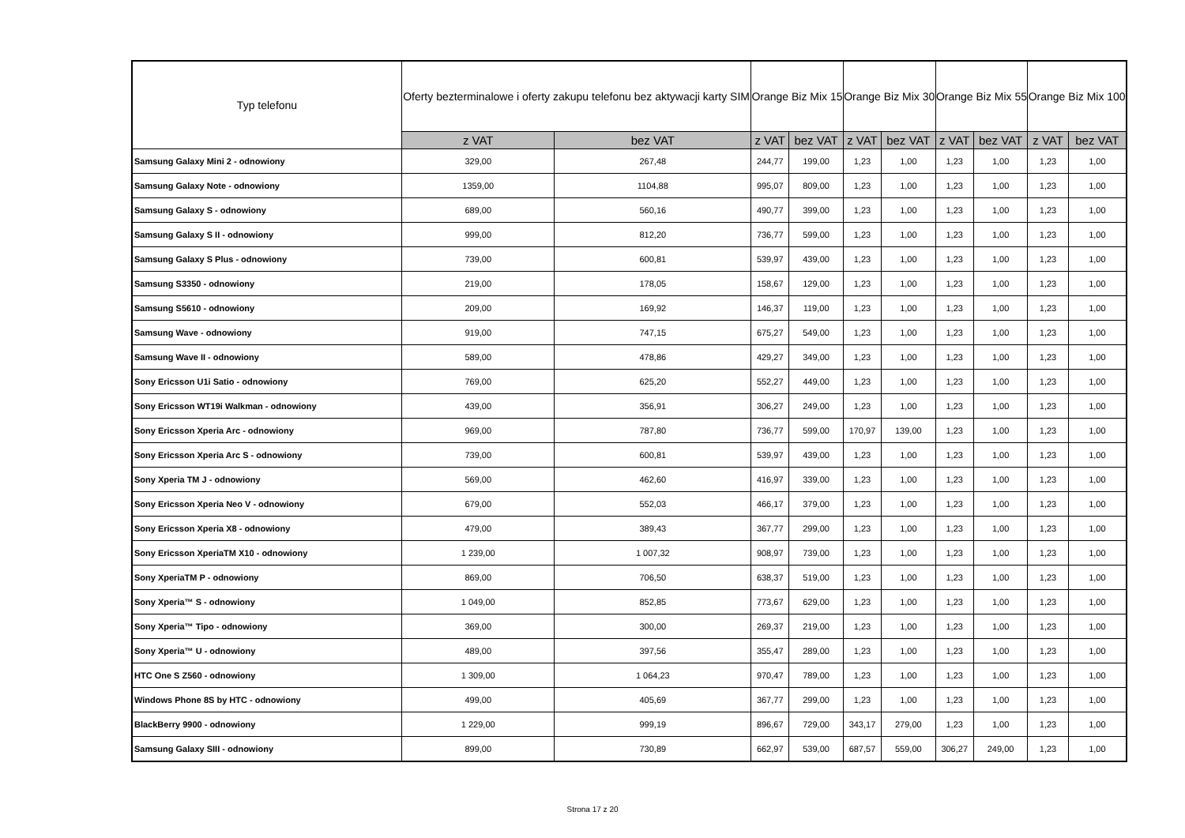| Typ telefonu | Oferty bezterminalowe i oferty zakupu telefonu bez aktywacji karty SIM | | Orange Biz Mix 15 | | Orange Biz Mix 30 | | Orange Biz Mix 55 | | Orange Biz Mix 100 | |
| --- | --- | --- | --- | --- | --- | --- | --- | --- | --- | --- |
| | z VAT | bez VAT | z VAT | bez VAT | z VAT | bez VAT | z VAT | bez VAT | z VAT | bez VAT |
| Samsung Galaxy Mini 2 - odnowiony | 329,00 | 267,48 | 244,77 | 199,00 | 1,23 | 1,00 | 1,23 | 1,00 | 1,23 | 1,00 |
| Samsung Galaxy Note - odnowiony | 1359,00 | 1104,88 | 995,07 | 809,00 | 1,23 | 1,00 | 1,23 | 1,00 | 1,23 | 1,00 |
| Samsung Galaxy S - odnowiony | 689,00 | 560,16 | 490,77 | 399,00 | 1,23 | 1,00 | 1,23 | 1,00 | 1,23 | 1,00 |
| Samsung Galaxy S II - odnowiony | 999,00 | 812,20 | 736,77 | 599,00 | 1,23 | 1,00 | 1,23 | 1,00 | 1,23 | 1,00 |
| Samsung Galaxy S Plus - odnowiony | 739,00 | 600,81 | 539,97 | 439,00 | 1,23 | 1,00 | 1,23 | 1,00 | 1,23 | 1,00 |
| Samsung S3350 - odnowiony | 219,00 | 178,05 | 158,67 | 129,00 | 1,23 | 1,00 | 1,23 | 1,00 | 1,23 | 1,00 |
| Samsung S5610 - odnowiony | 209,00 | 169,92 | 146,37 | 119,00 | 1,23 | 1,00 | 1,23 | 1,00 | 1,23 | 1,00 |
| Samsung Wave - odnowiony | 919,00 | 747,15 | 675,27 | 549,00 | 1,23 | 1,00 | 1,23 | 1,00 | 1,23 | 1,00 |
| Samsung Wave II - odnowiony | 589,00 | 478,86 | 429,27 | 349,00 | 1,23 | 1,00 | 1,23 | 1,00 | 1,23 | 1,00 |
| Sony Ericsson U1i Satio - odnowiony | 769,00 | 625,20 | 552,27 | 449,00 | 1,23 | 1,00 | 1,23 | 1,00 | 1,23 | 1,00 |
| Sony Ericsson WT19i Walkman - odnowiony | 439,00 | 356,91 | 306,27 | 249,00 | 1,23 | 1,00 | 1,23 | 1,00 | 1,23 | 1,00 |
| Sony Ericsson Xperia Arc - odnowiony | 969,00 | 787,80 | 736,77 | 599,00 | 170,97 | 139,00 | 1,23 | 1,00 | 1,23 | 1,00 |
| Sony Ericsson Xperia Arc S - odnowiony | 739,00 | 600,81 | 539,97 | 439,00 | 1,23 | 1,00 | 1,23 | 1,00 | 1,23 | 1,00 |
| Sony Xperia TM J - odnowiony | 569,00 | 462,60 | 416,97 | 339,00 | 1,23 | 1,00 | 1,23 | 1,00 | 1,23 | 1,00 |
| Sony Ericsson Xperia Neo V - odnowiony | 679,00 | 552,03 | 466,17 | 379,00 | 1,23 | 1,00 | 1,23 | 1,00 | 1,23 | 1,00 |
| Sony Ericsson Xperia X8 - odnowiony | 479,00 | 389,43 | 367,77 | 299,00 | 1,23 | 1,00 | 1,23 | 1,00 | 1,23 | 1,00 |
| Sony Ericsson XperiaTM X10 - odnowiony | 1 239,00 | 1 007,32 | 908,97 | 739,00 | 1,23 | 1,00 | 1,23 | 1,00 | 1,23 | 1,00 |
| Sony XperiaTM P - odnowiony | 869,00 | 706,50 | 638,37 | 519,00 | 1,23 | 1,00 | 1,23 | 1,00 | 1,23 | 1,00 |
| Sony Xperia™ S - odnowiony | 1 049,00 | 852,85 | 773,67 | 629,00 | 1,23 | 1,00 | 1,23 | 1,00 | 1,23 | 1,00 |
| Sony Xperia™ Tipo - odnowiony | 369,00 | 300,00 | 269,37 | 219,00 | 1,23 | 1,00 | 1,23 | 1,00 | 1,23 | 1,00 |
| Sony Xperia™ U - odnowiony | 489,00 | 397,56 | 355,47 | 289,00 | 1,23 | 1,00 | 1,23 | 1,00 | 1,23 | 1,00 |
| HTC One S Z560 - odnowiony | 1 309,00 | 1 064,23 | 970,47 | 789,00 | 1,23 | 1,00 | 1,23 | 1,00 | 1,23 | 1,00 |
| Windows Phone 8S by HTC - odnowiony | 499,00 | 405,69 | 367,77 | 299,00 | 1,23 | 1,00 | 1,23 | 1,00 | 1,23 | 1,00 |
| BlackBerry 9900 - odnowiony | 1 229,00 | 999,19 | 896,67 | 729,00 | 343,17 | 279,00 | 1,23 | 1,00 | 1,23 | 1,00 |
| Samsung Galaxy SIII - odnowiony | 899,00 | 730,89 | 662,97 | 539,00 | 687,57 | 559,00 | 306,27 | 249,00 | 1,23 | 1,00 |
Strona 17 z 20